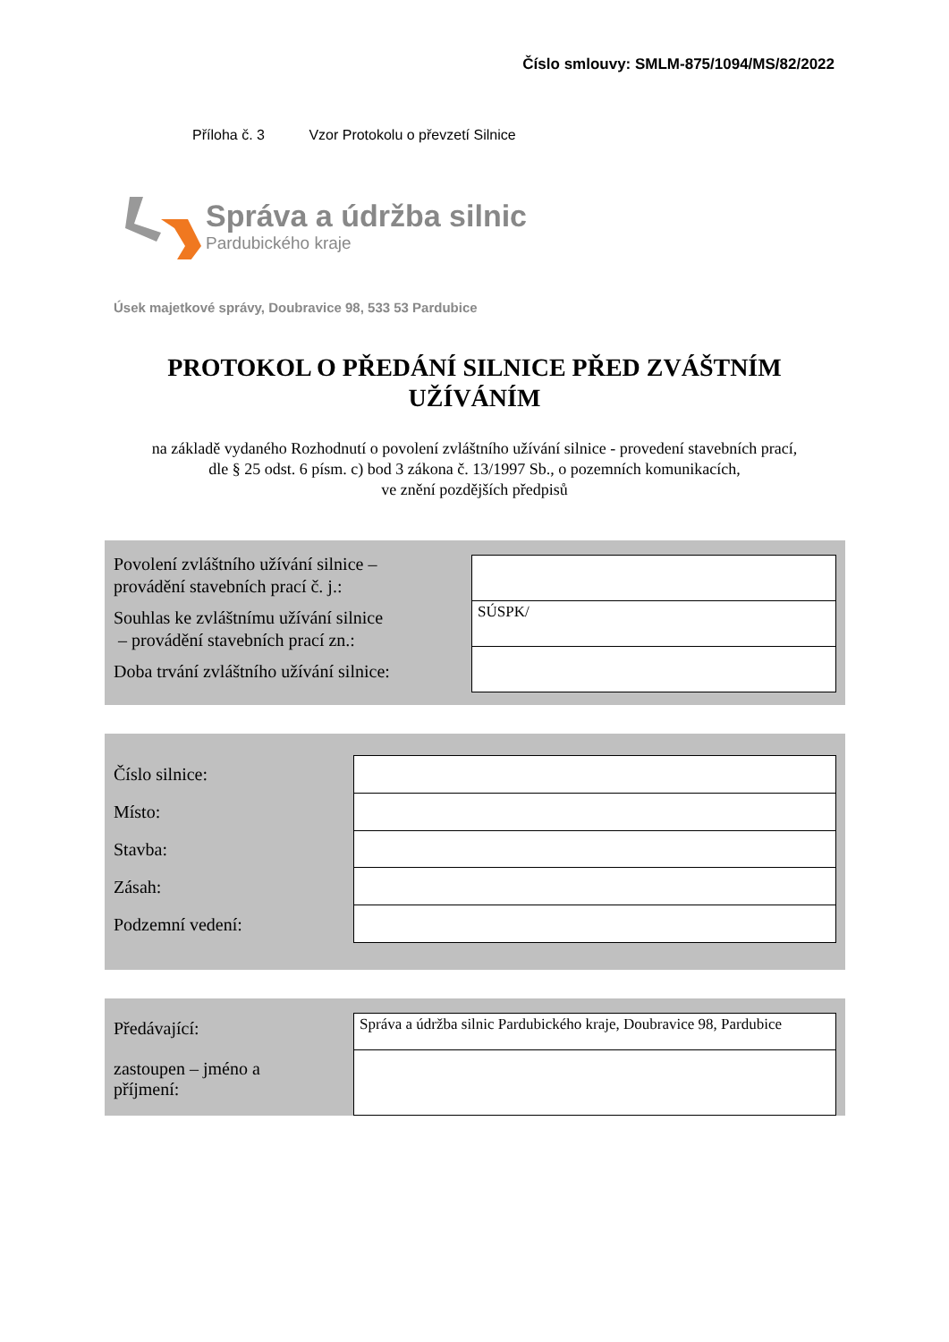Číslo smlouvy: SMLM-875/1094/MS/82/2022
Příloha č. 3 Vzor Protokolu o převzetí Silnice
Správa a údržba silnic
Pardubického kraje
Úsek majetkové správy, Doubravice 98, 533 53 Pardubice
PROTOKOL O PŘEDÁNÍ SILNICE PŘED ZVÁŠTNÍM
UŽÍVÁNÍM
na základě vydaného Rozhodnutí o povolení zvláštního užívání silnice - provedení stavebních prací,
dle § 25 odst. 6 písm. c) bod 3 zákona č. 13/1997 Sb., o pozemních komunikacích,
ve znění pozdějších předpisů
Povolení zvláštního užívání silnice –
provádění stavebních prací č. j.:
Souhlas ke zvláštnímu užívání silnice
– provádění stavebních prací zn.:
Doba trvání zvláštního užívání silnice:
| SÚSPK/ |
Číslo silnice:
Místo:
Stavba:
Zásah:
Podzemní vedení:
Předávající:
zastoupen – jméno a
příjmení:
| Správa a údržba silnic Pardubického kraje, Doubravice 98, Pardubice |